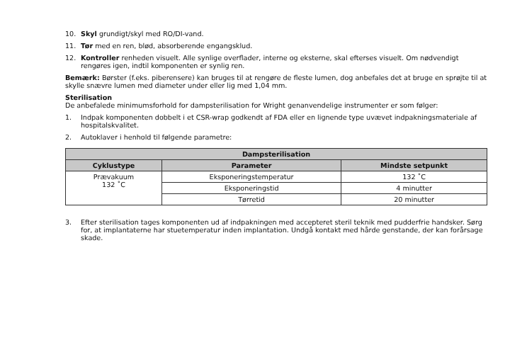10. Skyl grundigt/skyl med RO/DI-vand.
11. Tør med en ren, blød, absorberende engangsklud.
12. Kontroller renheden visuelt. Alle synlige overflader, interne og eksterne, skal efterses visuelt. Om nødvendigt rengøres igen, indtil komponenten er synlig ren.
Bemærk: Børster (f.eks. piberensere) kan bruges til at rengøre de fleste lumen, dog anbefales det at bruge en sprøjte til at skylle snævre lumen med diameter under eller lig med 1,04 mm.
Sterilisation
De anbefalede minimumsforhold for dampsterilisation for Wright genanvendelige instrumenter er som følger:
1. Indpak komponenten dobbelt i et CSR-wrap godkendt af FDA eller en lignende type uvævet indpakningsmateriale af hospitalskvalitet.
2. Autoklaver i henhold til følgende parametre:
| Dampsterilisation | | |
| --- | --- | --- |
| Cyklustype | Parameter | Mindste setpunkt |
| Prævakuum 132 ˚C | Eksponeringstemperatur | 132 ˚C |
| | Eksponeringstid | 4 minutter |
| | Tørretid | 20 minutter |
3. Efter sterilisation tages komponenten ud af indpakningen med accepteret steril teknik med pudderfrie handsker. Sørg for, at implantaterne har stuetemperatur inden implantation. Undgå kontakt med hårde genstande, der kan forårsage skade.